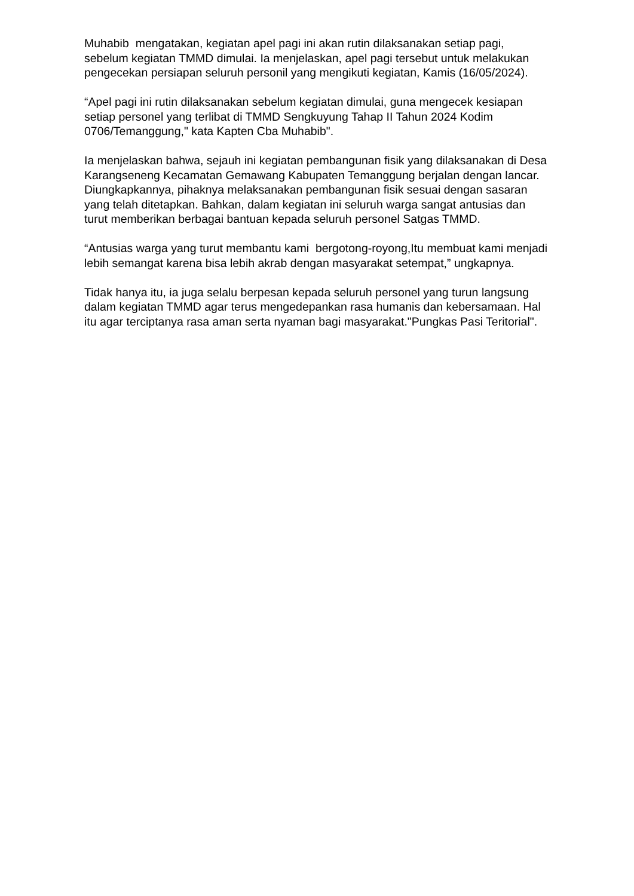Muhabib mengatakan, kegiatan apel pagi ini akan rutin dilaksanakan setiap pagi, sebelum kegiatan TMMD dimulai. Ia menjelaskan, apel pagi tersebut untuk melakukan pengecekan persiapan seluruh personil yang mengikuti kegiatan, Kamis (16/05/2024).
“Apel pagi ini rutin dilaksanakan sebelum kegiatan dimulai, guna mengecek kesiapan setiap personel yang terlibat di TMMD Sengkuyung Tahap II Tahun 2024 Kodim 0706/Temanggung," kata Kapten Cba Muhabib".
Ia menjelaskan bahwa, sejauh ini kegiatan pembangunan fisik yang dilaksanakan di Desa Karangseneng Kecamatan Gemawang Kabupaten Temanggung berjalan dengan lancar. Diungkapkannya, pihaknya melaksanakan pembangunan fisik sesuai dengan sasaran yang telah ditetapkan. Bahkan, dalam kegiatan ini seluruh warga sangat antusias dan turut memberikan berbagai bantuan kepada seluruh personel Satgas TMMD.
“Antusias warga yang turut membantu kami bergotong-royong,Itu membuat kami menjadi lebih semangat karena bisa lebih akrab dengan masyarakat setempat,” ungkapnya.
Tidak hanya itu, ia juga selalu berpesan kepada seluruh personel yang turun langsung dalam kegiatan TMMD agar terus mengedepankan rasa humanis dan kebersamaan. Hal itu agar terciptanya rasa aman serta nyaman bagi masyarakat."Pungkas Pasi Teritorial".